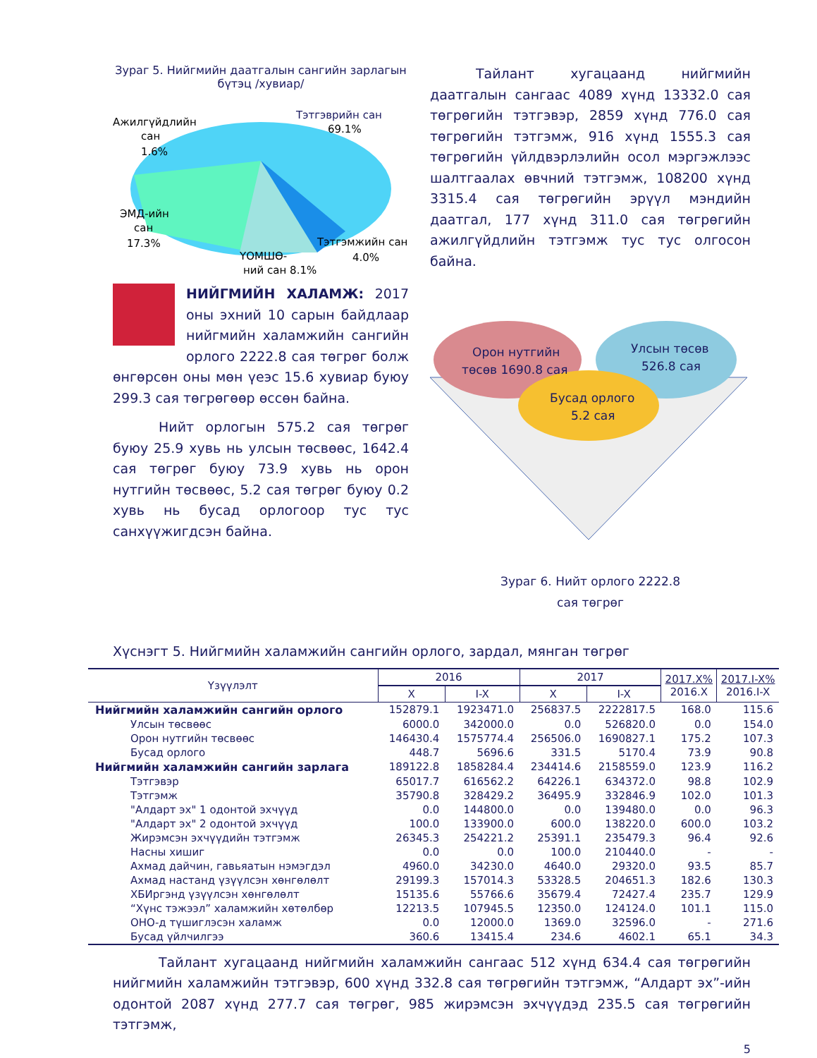Зураг 5. Нийгмийн даатгалын сангийн зарлагын бүтэц /хувиар/
Тэтгэврийн сан
69.1%
Ажилгүйдлийн
сан
1.6%
ЭМД-ийн
сан
17.3%
Тэтгэмжийн сан
4.0%
ҮОМШӨ-
ний сан 8.1%
НИЙГМИЙН ХАЛАМЖ: 2017 оны эхний 10 сарын байдлаар нийгмийн халамжийн сангийн орлого 2222.8 сая төгрөг болж өнгөрсөн оны мөн үеэс 15.6 хувиар буюу 299.3 сая төгрөгөөр өссөн байна.
Нийт орлогын 575.2 сая төгрөг буюу 25.9 хувь нь улсын төсвөөс, 1642.4 сая төгрөг буюу 73.9 хувь нь орон нутгийн төсвөөс, 5.2 сая төгрөг буюу 0.2 хувь нь бусад орлогоор тус тус санхүүжигдсэн байна.
Тайлант хугацаанд нийгмийн даатгалын сангаас 4089 хүнд 13332.0 сая төгрөгийн тэтгэвэр, 2859 хүнд 776.0 сая төгрөгийн тэтгэмж, 916 хүнд 1555.3 сая төгрөгийн үйлдвэрлэлийн осол мэргэжлээс шалтгаалах өвчний тэтгэмж, 108200 хүнд 3315.4 сая төгрөгийн эрүүл мэндийн даатгал, 177 хүнд 311.0 сая төгрөгийн ажилгүйдлийн тэтгэмж тус тус олгосон байна.
Орон нутгийн
төсөв 1690.8 сая
Улсын төсөв
526.8 сая
Бусад орлого
5.2 сая
Зураг 6. Нийт орлого 2222.8
сая төгрөг
Хүснэгт 5. Нийгмийн халамжийн сангийн орлого, зардал, мянган төгрөг
| Үзүүлэлт | 2016 | | 2017 | | 2017.X% 2016.X | 2017.I-X% 2016.I-X |
| --- | --- | --- | --- | --- | --- | --- |
| | X | I-X | X | I-X | | |
| Нийгмийн халамжийн сангийн орлого | 152879.1 | 1923471.0 | 256837.5 | 2222817.5 | 168.0 | 115.6 |
| Улсын төсвөөс | 6000.0 | 342000.0 | 0.0 | 526820.0 | 0.0 | 154.0 |
| Орон нутгийн төсвөөс | 146430.4 | 1575774.4 | 256506.0 | 1690827.1 | 175.2 | 107.3 |
| Бусад орлого | 448.7 | 5696.6 | 331.5 | 5170.4 | 73.9 | 90.8 |
| Нийгмийн халамжийн сангийн зарлага | 189122.8 | 1858284.4 | 234414.6 | 2158559.0 | 123.9 | 116.2 |
| Тэтгэвэр | 65017.7 | 616562.2 | 64226.1 | 634372.0 | 98.8 | 102.9 |
| Тэтгэмж | 35790.8 | 328429.2 | 36495.9 | 332846.9 | 102.0 | 101.3 |
| "Алдарт эх" 1 одонтой эхчүүд | 0.0 | 144800.0 | 0.0 | 139480.0 | 0.0 | 96.3 |
| "Алдарт эх" 2 одонтой эхчүүд | 100.0 | 133900.0 | 600.0 | 138220.0 | 600.0 | 103.2 |
| Жирэмсэн эхчүүдийн тэтгэмж | 26345.3 | 254221.2 | 25391.1 | 235479.3 | 96.4 | 92.6 |
| Насны хишиг | 0.0 | 0.0 | 100.0 | 210440.0 | - | - |
| Ахмад дайчин, гавьяатын нэмэгдэл | 4960.0 | 34230.0 | 4640.0 | 29320.0 | 93.5 | 85.7 |
| Ахмад настанд үзүүлсэн хөнгөлөлт | 29199.3 | 157014.3 | 53328.5 | 204651.3 | 182.6 | 130.3 |
| ХБИргэнд үзүүлсэн хөнгөлөлт | 15135.6 | 55766.6 | 35679.4 | 72427.4 | 235.7 | 129.9 |
| “Хүнс тэжээл” халамжийн хөтөлбөр | 12213.5 | 107945.5 | 12350.0 | 124124.0 | 101.1 | 115.0 |
| ОНО-д түшиглэсэн халамж | 0.0 | 12000.0 | 1369.0 | 32596.0 | - | 271.6 |
| Бусад үйлчилгээ | 360.6 | 13415.4 | 234.6 | 4602.1 | 65.1 | 34.3 |
Тайлант хугацаанд нийгмийн халамжийн сангаас 512 хүнд 634.4 сая төгрөгийн нийгмийн халамжийн тэтгэвэр, 600 хүнд 332.8 сая төгрөгийн тэтгэмж, “Алдарт эх”-ийн одонтой 2087 хүнд 277.7 сая төгрөг, 985 жирэмсэн эхчүүдэд 235.5 сая төгрөгийн тэтгэмж,
5